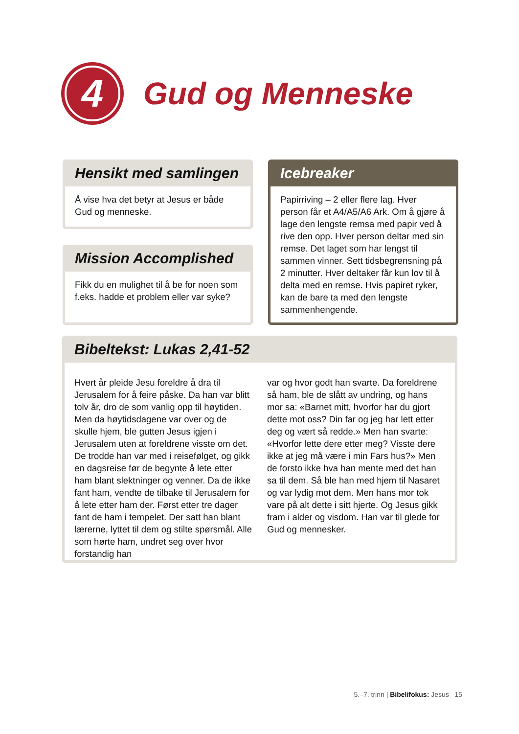4
Gud og Menneske
Hensikt med samlingen
Å vise hva det betyr at Jesus er både Gud og menneske.
Mission Accomplished
Fikk du en mulighet til å be for noen som f.eks. hadde et problem eller var syke?
Icebreaker
Papirriving – 2 eller flere lag. Hver person får et A4/A5/A6 Ark. Om å gjøre å lage den lengste remsa med papir ved å rive den opp. Hver person deltar med sin remse. Det laget som har lengst til sammen vinner. Sett tidsbegrensning på 2 minutter. Hver deltaker får kun lov til å delta med en remse. Hvis papiret ryker, kan de bare ta med den lengste sammenhengende.
Bibeltekst: Lukas 2,41-52
Hvert år pleide Jesu foreldre å dra til Jerusalem for å feire påske. Da han var blitt tolv år, dro de som vanlig opp til høytiden. Men da høytidsdagene var over og de skulle hjem, ble gutten Jesus igjen i Jerusalem uten at foreldrene visste om det. De trodde han var med i reisefølget, og gikk en dagsreise før de begynte å lete etter ham blant slektninger og venner. Da de ikke fant ham, vendte de tilbake til Jerusalem for å lete etter ham der. Først etter tre dager fant de ham i tempelet. Der satt han blant lærerne, lyttet til dem og stilte spørsmål. Alle som hørte ham, undret seg over hvor forstandig han
var og hvor godt han svarte. Da foreldrene så ham, ble de slått av undring, og hans mor sa: «Barnet mitt, hvorfor har du gjort dette mot oss? Din far og jeg har lett etter deg og vært så redde.» Men han svarte: «Hvorfor lette dere etter meg? Visste dere ikke at jeg må være i min Fars hus?» Men de forsto ikke hva han mente med det han sa til dem. Så ble han med hjem til Nasaret og var lydig mot dem. Men hans mor tok vare på alt dette i sitt hjerte. Og Jesus gikk fram i alder og visdom. Han var til glede for Gud og mennesker.
5.–7. trinn | Bibelifokus: Jesus 15